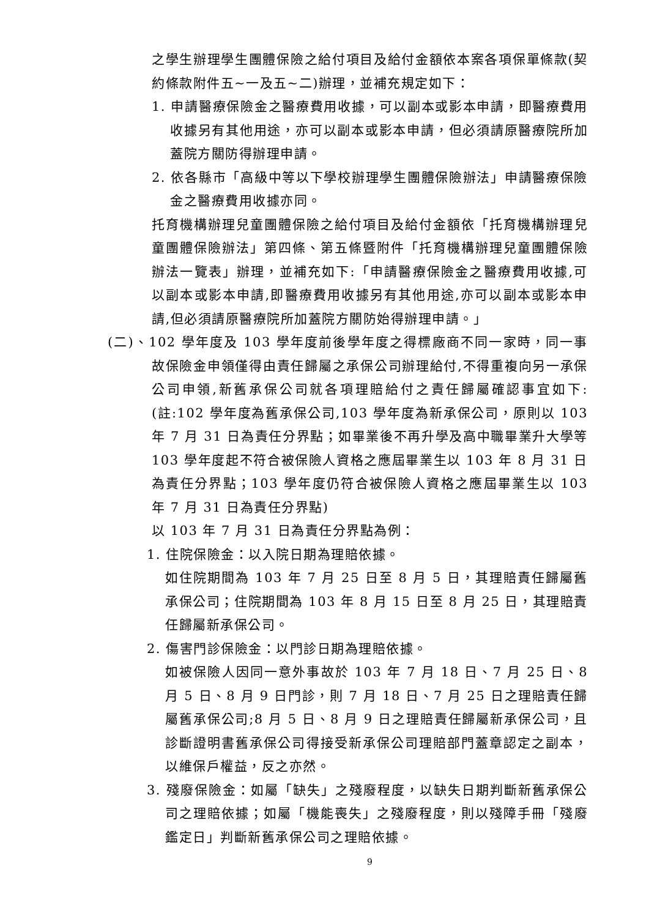之學生辦理學生團體保險之給付項目及給付金額依本案各項保單條款(契約條款附件五~一及五~二)辦理，並補充規定如下：
1. 申請醫療保險金之醫療費用收據，可以副本或影本申請，即醫療費用收據另有其他用途，亦可以副本或影本申請，但必須請原醫療院所加蓋院方關防得辦理申請。
2. 依各縣市「高級中等以下學校辦理學生團體保險辦法」申請醫療保險金之醫療費用收據亦同。
托育機構辦理兒童團體保險之給付項目及給付金額依「托育機構辦理兒童團體保險辦法」第四條、第五條暨附件「托育機構辦理兒童團體保險辦法一覽表」辦理，並補充如下:「申請醫療保險金之醫療費用收據,可以副本或影本申請,即醫療費用收據另有其他用途,亦可以副本或影本申請,但必須請原醫療院所加蓋院方關防始得辦理申請。」
(二)、102 學年度及 103 學年度前後學年度之得標廠商不同一家時，同一事故保險金申領僅得由責任歸屬之承保公司辦理給付,不得重複向另一承保公司申領,新舊承保公司就各項理賠給付之責任歸屬確認事宜如下:(註:102 學年度為舊承保公司,103 學年度為新承保公司，原則以 103 年 7 月 31 日為責任分界點；如畢業後不再升學及高中職畢業升大學等 103 學年度起不符合被保險人資格之應屆畢業生以 103 年 8 月 31 日為責任分界點；103 學年度仍符合被保險人資格之應屆畢業生以 103 年 7 月 31 日為責任分界點)
以 103 年 7 月 31 日為責任分界點為例：
1. 住院保險金：以入院日期為理賠依據。
如住院期間為 103 年 7 月 25 日至 8 月 5 日，其理賠責任歸屬舊承保公司；住院期間為 103 年 8 月 15 日至 8 月 25 日，其理賠責任歸屬新承保公司。
2. 傷害門診保險金：以門診日期為理賠依據。
如被保險人因同一意外事故於 103 年 7 月 18 日、7 月 25 日、8 月 5 日、8 月 9 日門診，則 7 月 18 日、7 月 25 日之理賠責任歸屬舊承保公司;8 月 5 日、8 月 9 日之理賠責任歸屬新承保公司，且診斷證明書舊承保公司得接受新承保公司理賠部門蓋章認定之副本，以維保戶權益，反之亦然。
3. 殘廢保險金：如屬「缺失」之殘廢程度，以缺失日期判斷新舊承保公司之理賠依據；如屬「機能喪失」之殘廢程度，則以殘障手冊「殘廢鑑定日」判斷新舊承保公司之理賠依據。
9